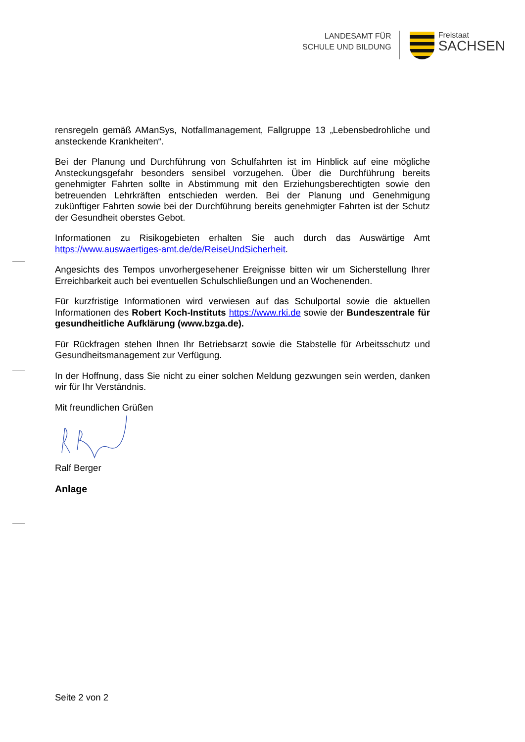LANDESAMT FÜR
SCHULE UND BILDUNG
Freistaat
SACHSEN
rensregeln gemäß AManSys, Notfallmanagement, Fallgruppe 13 „Lebensbedrohliche und ansteckende Krankheiten“.
Bei der Planung und Durchführung von Schulfahrten ist im Hinblick auf eine mögliche Ansteckungsgefahr besonders sensibel vorzugehen. Über die Durchführung bereits genehmigter Fahrten sollte in Abstimmung mit den Erziehungsberechtigten sowie den betreuenden Lehrkräften entschieden werden. Bei der Planung und Genehmigung zukünftiger Fahrten sowie bei der Durchführung bereits genehmigter Fahrten ist der Schutz der Gesundheit oberstes Gebot.
Informationen zu Risikogebieten erhalten Sie auch durch das Auswärtige Amt https://www.auswaertiges-amt.de/de/ReiseUndSicherheit.
Angesichts des Tempos unvorhergesehener Ereignisse bitten wir um Sicherstellung Ihrer Erreichbarkeit auch bei eventuellen Schulschließungen und an Wochenenden.
Für kurzfristige Informationen wird verwiesen auf das Schulportal sowie die aktuellen Informationen des Robert Koch-Instituts https://www.rki.de sowie der Bundeszentrale für gesundheitliche Aufklärung (www.bzga.de).
Für Rückfragen stehen Ihnen Ihr Betriebsarzt sowie die Stabstelle für Arbeitsschutz und Gesundheitsmanagement zur Verfügung.
In der Hoffnung, dass Sie nicht zu einer solchen Meldung gezwungen sein werden, danken wir für Ihr Verständnis.
Mit freundlichen Grüßen
Ralf Berger
Anlage
Seite 2 von 2